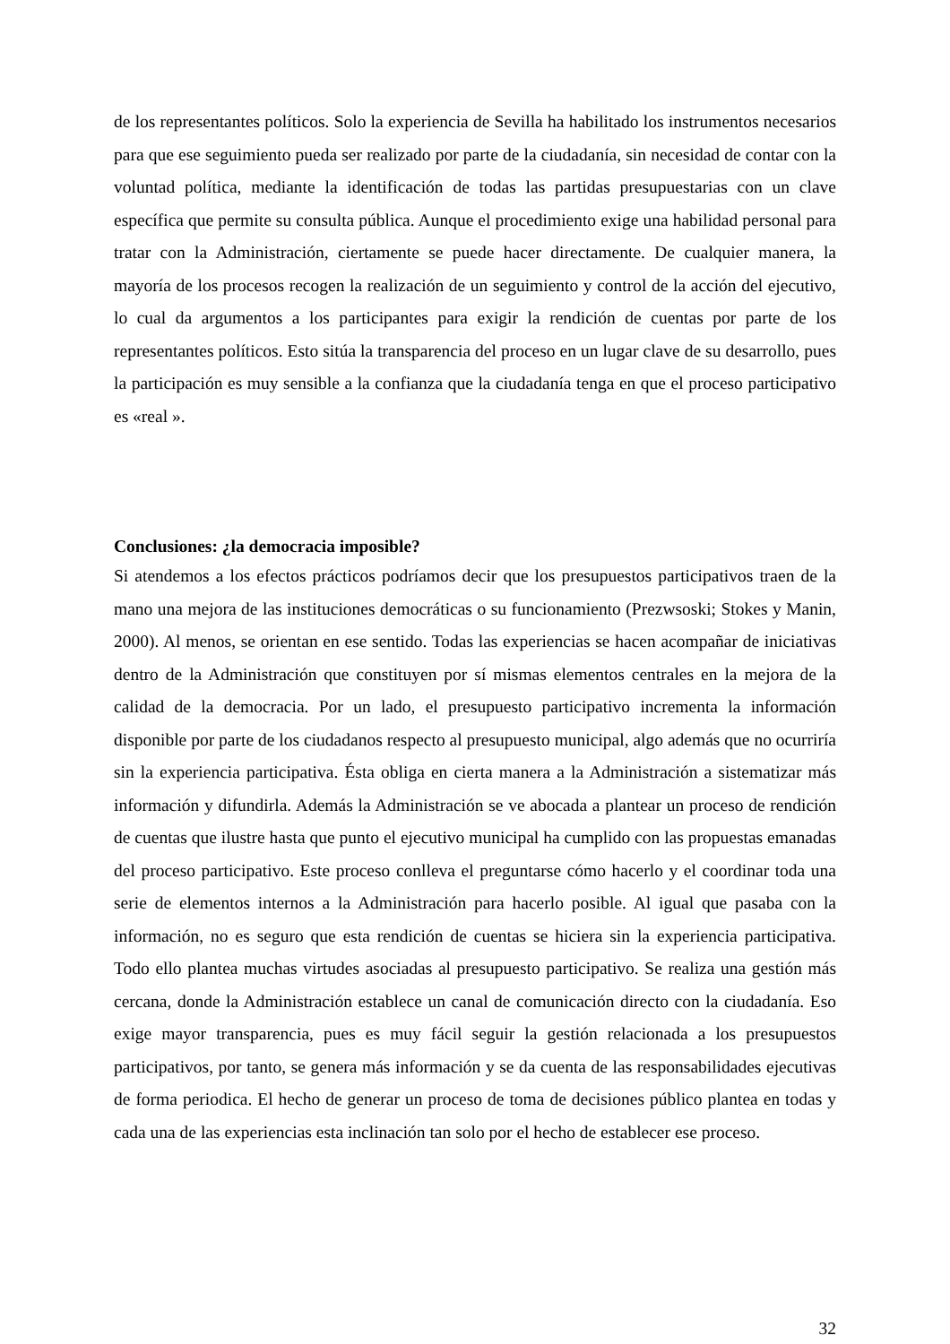de los representantes políticos. Solo la experiencia de Sevilla ha habilitado los instrumentos necesarios para que ese seguimiento pueda ser realizado por parte de la ciudadanía, sin necesidad de contar con la voluntad política, mediante la identificación de todas las partidas presupuestarias con un clave específica que permite su consulta pública. Aunque el procedimiento exige una habilidad personal para tratar con la Administración, ciertamente se puede hacer directamente. De cualquier manera, la mayoría de los procesos recogen la realización de un seguimiento y control de la acción del ejecutivo, lo cual da argumentos a los participantes para exigir la rendición de cuentas por parte de los representantes políticos. Esto sitúa la transparencia del proceso en un lugar clave de su desarrollo, pues la participación es muy sensible a la confianza que la ciudadanía tenga en que el proceso participativo es «real ».
Conclusiones: ¿la democracia imposible?
Si atendemos a los efectos prácticos podríamos decir que los presupuestos participativos traen de la mano una mejora de las instituciones democráticas o su funcionamiento (Prezwsoski; Stokes y Manin, 2000). Al menos, se orientan en ese sentido. Todas las experiencias se hacen acompañar de iniciativas dentro de la Administración que constituyen por sí mismas elementos centrales en la mejora de la calidad de la democracia. Por un lado, el presupuesto participativo incrementa la información disponible por parte de los ciudadanos respecto al presupuesto municipal, algo además que no ocurriría sin la experiencia participativa. Ésta obliga en cierta manera a la Administración a sistematizar más información y difundirla. Además la Administración se ve abocada a plantear un proceso de rendición de cuentas que ilustre hasta que punto el ejecutivo municipal ha cumplido con las propuestas emanadas del proceso participativo. Este proceso conlleva el preguntarse cómo hacerlo y el coordinar toda una serie de elementos internos a la Administración para hacerlo posible. Al igual que pasaba con la información, no es seguro que esta rendición de cuentas se hiciera sin la experiencia participativa. Todo ello plantea muchas virtudes asociadas al presupuesto participativo. Se realiza una gestión más cercana, donde la Administración establece un canal de comunicación directo con la ciudadanía. Eso exige mayor transparencia, pues es muy fácil seguir la gestión relacionada a los presupuestos participativos, por tanto, se genera más información y se da cuenta de las responsabilidades ejecutivas de forma periodica. El hecho de generar un proceso de toma de decisiones público plantea en todas y cada una de las experiencias esta inclinación tan solo por el hecho de establecer ese proceso.
32